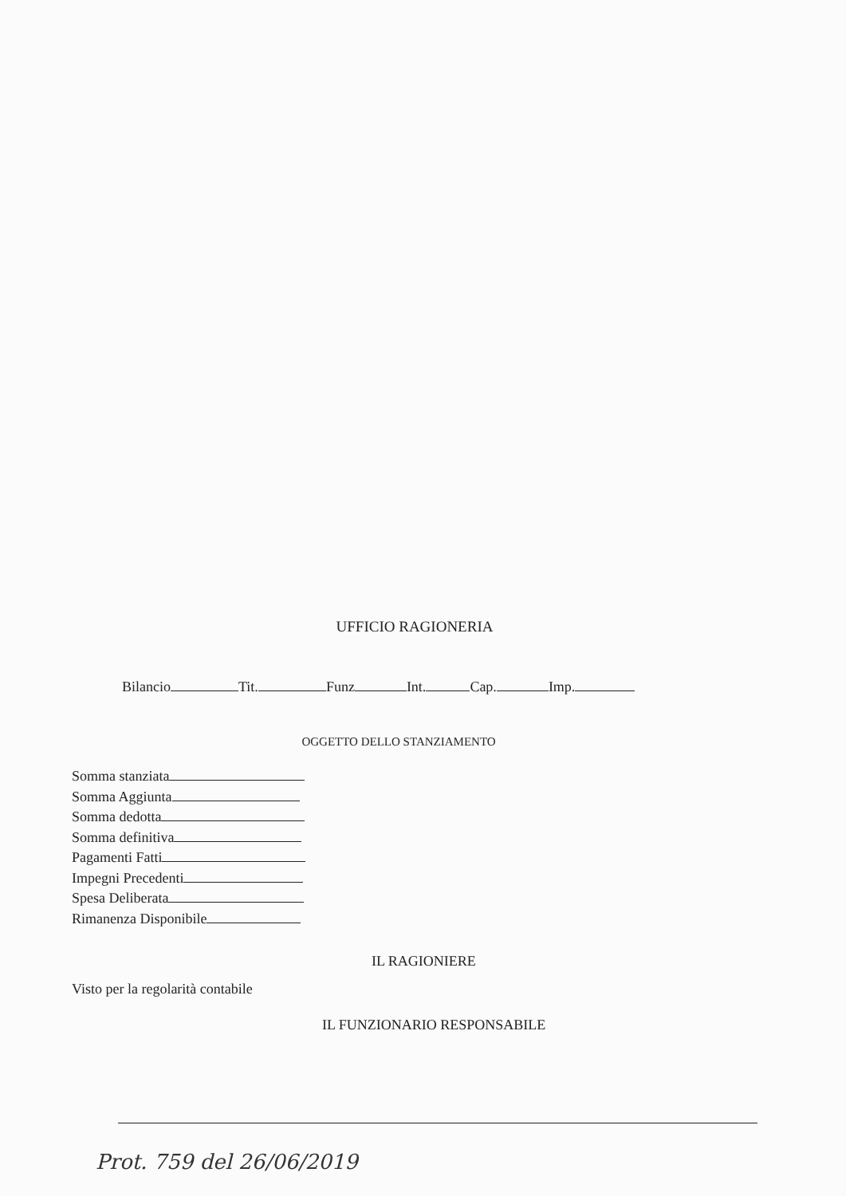UFFICIO RAGIONERIA
Bilancio Tit. Funz Int. Cap. Imp.
OGGETTO DELLO STANZIAMENTO
Somma stanziata
Somma Aggiunta
Somma dedotta
Somma definitiva
Pagamenti Fatti
Impegni Precedenti
Spesa Deliberata
Rimanenza Disponibile
IL RAGIONIERE
Visto per la regolarità contabile
IL FUNZIONARIO RESPONSABILE
Prot. 759 del 26/06/2019